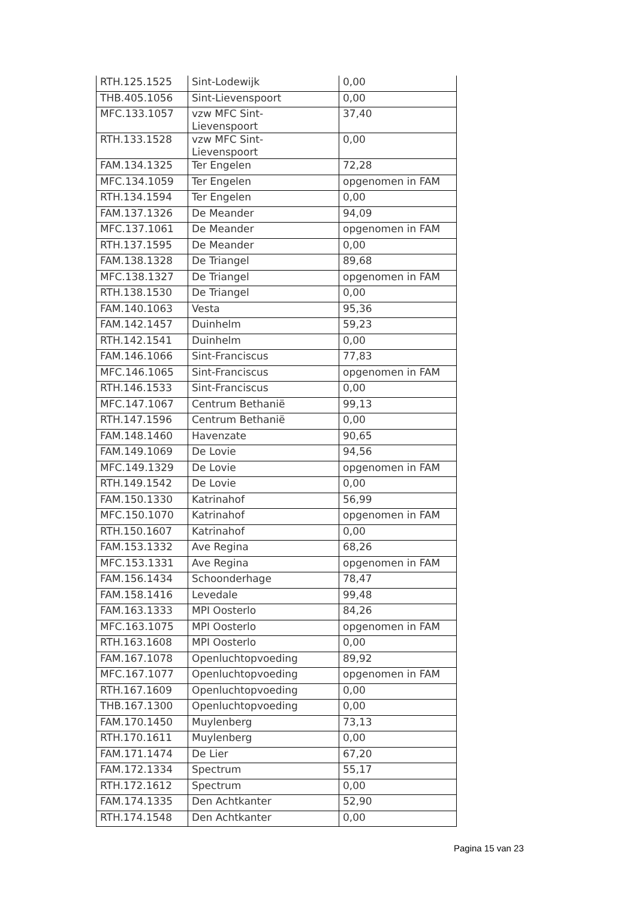| RTH.125.1525 | Sint-Lodewijk | 0,00 |
| THB.405.1056 | Sint-Lievenspoort | 0,00 |
| MFC.133.1057 | vzw MFC Sint- Lievenspoort | 37,40 |
| RTH.133.1528 | vzw MFC Sint- Lievenspoort | 0,00 |
| FAM.134.1325 | Ter Engelen | 72,28 |
| MFC.134.1059 | Ter Engelen | opgenomen in FAM |
| RTH.134.1594 | Ter Engelen | 0,00 |
| FAM.137.1326 | De Meander | 94,09 |
| MFC.137.1061 | De Meander | opgenomen in FAM |
| RTH.137.1595 | De Meander | 0,00 |
| FAM.138.1328 | De Triangel | 89,68 |
| MFC.138.1327 | De Triangel | opgenomen in FAM |
| RTH.138.1530 | De Triangel | 0,00 |
| FAM.140.1063 | Vesta | 95,36 |
| FAM.142.1457 | Duinhelm | 59,23 |
| RTH.142.1541 | Duinhelm | 0,00 |
| FAM.146.1066 | Sint-Franciscus | 77,83 |
| MFC.146.1065 | Sint-Franciscus | opgenomen in FAM |
| RTH.146.1533 | Sint-Franciscus | 0,00 |
| MFC.147.1067 | Centrum Bethanië | 99,13 |
| RTH.147.1596 | Centrum Bethanië | 0,00 |
| FAM.148.1460 | Havenzate | 90,65 |
| FAM.149.1069 | De Lovie | 94,56 |
| MFC.149.1329 | De Lovie | opgenomen in FAM |
| RTH.149.1542 | De Lovie | 0,00 |
| FAM.150.1330 | Katrinahof | 56,99 |
| MFC.150.1070 | Katrinahof | opgenomen in FAM |
| RTH.150.1607 | Katrinahof | 0,00 |
| FAM.153.1332 | Ave Regina | 68,26 |
| MFC.153.1331 | Ave Regina | opgenomen in FAM |
| FAM.156.1434 | Schoonderhage | 78,47 |
| FAM.158.1416 | Levedale | 99,48 |
| FAM.163.1333 | MPI Oosterlo | 84,26 |
| MFC.163.1075 | MPI Oosterlo | opgenomen in FAM |
| RTH.163.1608 | MPI Oosterlo | 0,00 |
| FAM.167.1078 | Openluchtopvoeding | 89,92 |
| MFC.167.1077 | Openluchtopvoeding | opgenomen in FAM |
| RTH.167.1609 | Openluchtopvoeding | 0,00 |
| THB.167.1300 | Openluchtopvoeding | 0,00 |
| FAM.170.1450 | Muylenberg | 73,13 |
| RTH.170.1611 | Muylenberg | 0,00 |
| FAM.171.1474 | De Lier | 67,20 |
| FAM.172.1334 | Spectrum | 55,17 |
| RTH.172.1612 | Spectrum | 0,00 |
| FAM.174.1335 | Den Achtkanter | 52,90 |
| RTH.174.1548 | Den Achtkanter | 0,00 |
Pagina 15 van 23